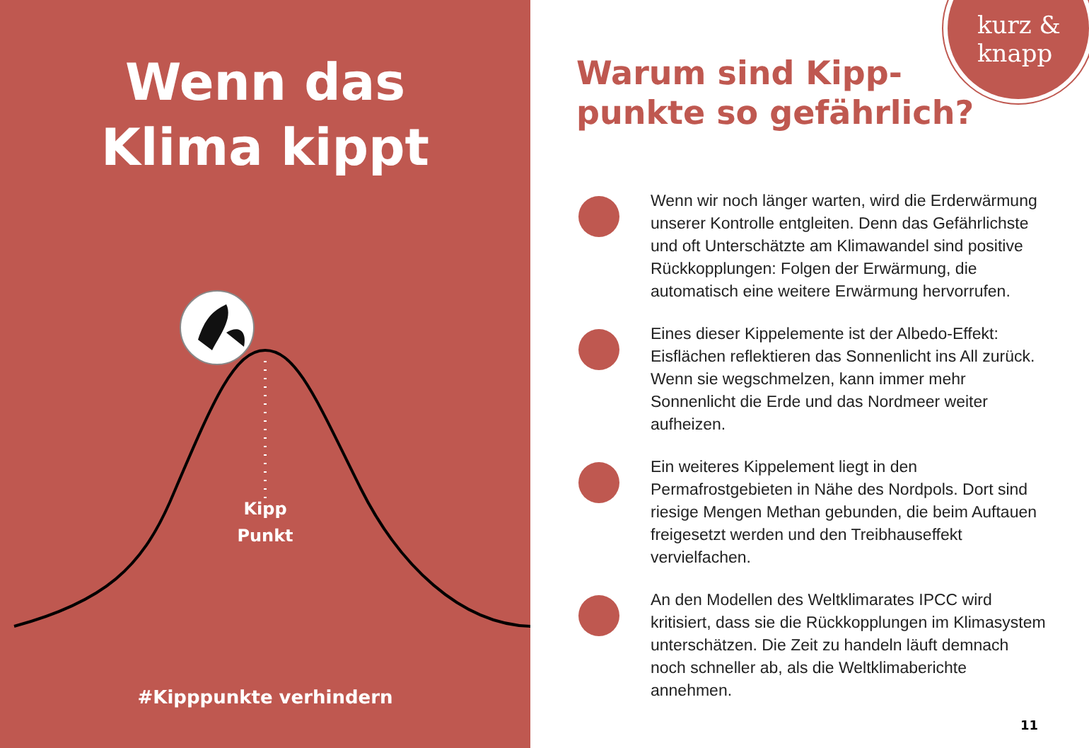Wenn das
Klima kippt
Kipp
Punkt
#Kipppunkte verhindern
kurz &
knapp
Warum sind Kipp-
punkte so gefährlich?
Wenn wir noch länger warten, wird die Erderwärmung unserer Kontrolle entgleiten. Denn das Gefährlichste und oft Unterschätzte am Klimawandel sind positive Rückkopplungen: Folgen der Erwärmung, die automatisch eine weitere Erwärmung hervorrufen.
Eines dieser Kippelemente ist der Albedo-Effekt: Eisflächen reflektieren das Sonnenlicht ins All zurück. Wenn sie wegschmelzen, kann immer mehr Sonnenlicht die Erde und das Nordmeer weiter aufheizen.
Ein weiteres Kippelement liegt in den Permafrostgebieten in Nähe des Nordpols. Dort sind riesige Mengen Methan gebunden, die beim Auftauen freigesetzt werden und den Treibhauseffekt vervielfachen.
An den Modellen des Weltklimarates IPCC wird kritisiert, dass sie die Rückkopplungen im Klimasystem unterschätzen. Die Zeit zu handeln läuft demnach noch schneller ab, als die Weltklimaberichte annehmen.
11